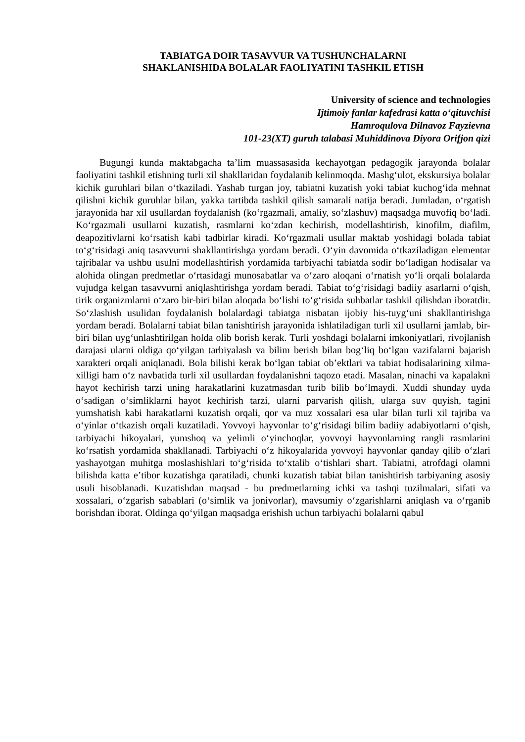TABIATGA DOIR TASAVVUR VA TUSHUNCHALARNI
SHAKLANISHIDA BOLALAR FAOLIYATINI TASHKIL ETISH
University of science and technologies
Ijtimoiy fanlar kafedrasi katta o‘qituvchisi
Hamroqulova Dilnavoz Fayzievna
101-23(XT) guruh talabasi Muhiddinova Diyora Orifjon qizi
Bugungi kunda maktabgacha ta’lim muassasasida kechayotgan pedagogik jarayonda bolalar faoliyatini tashkil etishning turli xil shakllaridan foydalanib kelinmoqda. Mashg‘ulot, ekskursiya bolalar kichik guruhlari bilan o‘tkaziladi. Yashab turgan joy, tabiatni kuzatish yoki tabiat kuchog‘ida mehnat qilishni kichik guruhlar bilan, yakka tartibda tashkil qilish samarali natija beradi. Jumladan, o‘rgatish jarayonida har xil usullardan foydalanish (ko‘rgazmali, amaliy, so‘zlashuv) maqsadga muvofiq bo‘ladi. Ko‘rgazmali usullarni kuzatish, rasmlarni ko‘zdan kechirish, modellashtirish, kinofilm, diafilm, deapozitivlarni ko‘rsatish kabi tadbirlar kiradi. Ko‘rgazmali usullar maktab yoshidagi bolada tabiat to‘g‘risidagi aniq tasavvurni shakllantirishga yordam beradi. O‘yin davomida o‘tkaziladigan elementar tajribalar va ushbu usulni modellashtirish yordamida tarbiyachi tabiatda sodir bo‘ladigan hodisalar va alohida olingan predmetlar o‘rtasidagi munosabatlar va o‘zaro aloqani o‘rnatish yo‘li orqali bolalarda vujudga kelgan tasavvurni aniqlashtirishga yordam beradi. Tabiat to‘g‘risidagi badiiy asarlarni o‘qish, tirik organizmlarni o‘zaro bir-biri bilan aloqada bo‘lishi to‘g‘risida suhbatlar tashkil qilishdan iboratdir. So‘zlashish usulidan foydalanish bolalardagi tabiatga nisbatan ijobiy his-tuyg‘uni shakllantirishga yordam beradi. Bolalarni tabiat bilan tanishtirish jarayonida ishlatiladigan turli xil usullarni jamlab, bir-biri bilan uyg‘unlashtirilgan holda olib borish kerak. Turli yoshdagi bolalarni imkoniyatlari, rivojlanish darajasi ularni oldiga qo‘yilgan tarbiyalash va bilim berish bilan bog‘liq bo‘lgan vazifalarni bajarish xarakteri orqali aniqlanadi. Bola bilishi kerak bo‘lgan tabiat ob’ektlari va tabiat hodisalarining xilma-xilligi ham o‘z navbatida turli xil usullardan foydalanishni taqozo etadi. Masalan, ninachi va kapalakni hayot kechirish tarzi uning harakatlarini kuzatmasdan turib bilib bo‘lmaydi. Xuddi shunday uyda o‘sadigan o‘simliklarni hayot kechirish tarzi, ularni parvarish qilish, ularga suv quyish, tagini yumshatish kabi harakatlarni kuzatish orqali, qor va muz xossalari esa ular bilan turli xil tajriba va o‘yinlar o‘tkazish orqali kuzatiladi. Yovvoyi hayvonlar to‘g‘risidagi bilim badiiy adabiyotlarni o‘qish, tarbiyachi hikoyalari, yumshoq va yelimli o‘yinchoqlar, yovvoyi hayvonlarning rangli rasmlarini ko‘rsatish yordamida shakllanadi. Tarbiyachi o‘z hikoyalarida yovvoyi hayvonlar qanday qilib o‘zlari yashayotgan muhitga moslashishlari to‘g‘risida to‘xtalib o‘tishlari shart. Tabiatni, atrofdagi olamni bilishda katta e’tibor kuzatishga qaratiladi, chunki kuzatish tabiat bilan tanishtirish tarbiyaning asosiy usuli hisoblanadi. Kuzatishdan maqsad - bu predmetlarning ichki va tashqi tuzilmalari, sifati va xossalari, o‘zgarish sabablari (o‘simlik va jonivorlar), mavsumiy o‘zgarishlarni aniqlash va o‘rganib borishdan iborat. Oldinga qo‘yilgan maqsadga erishish uchun tarbiyachi bolalarni qabul